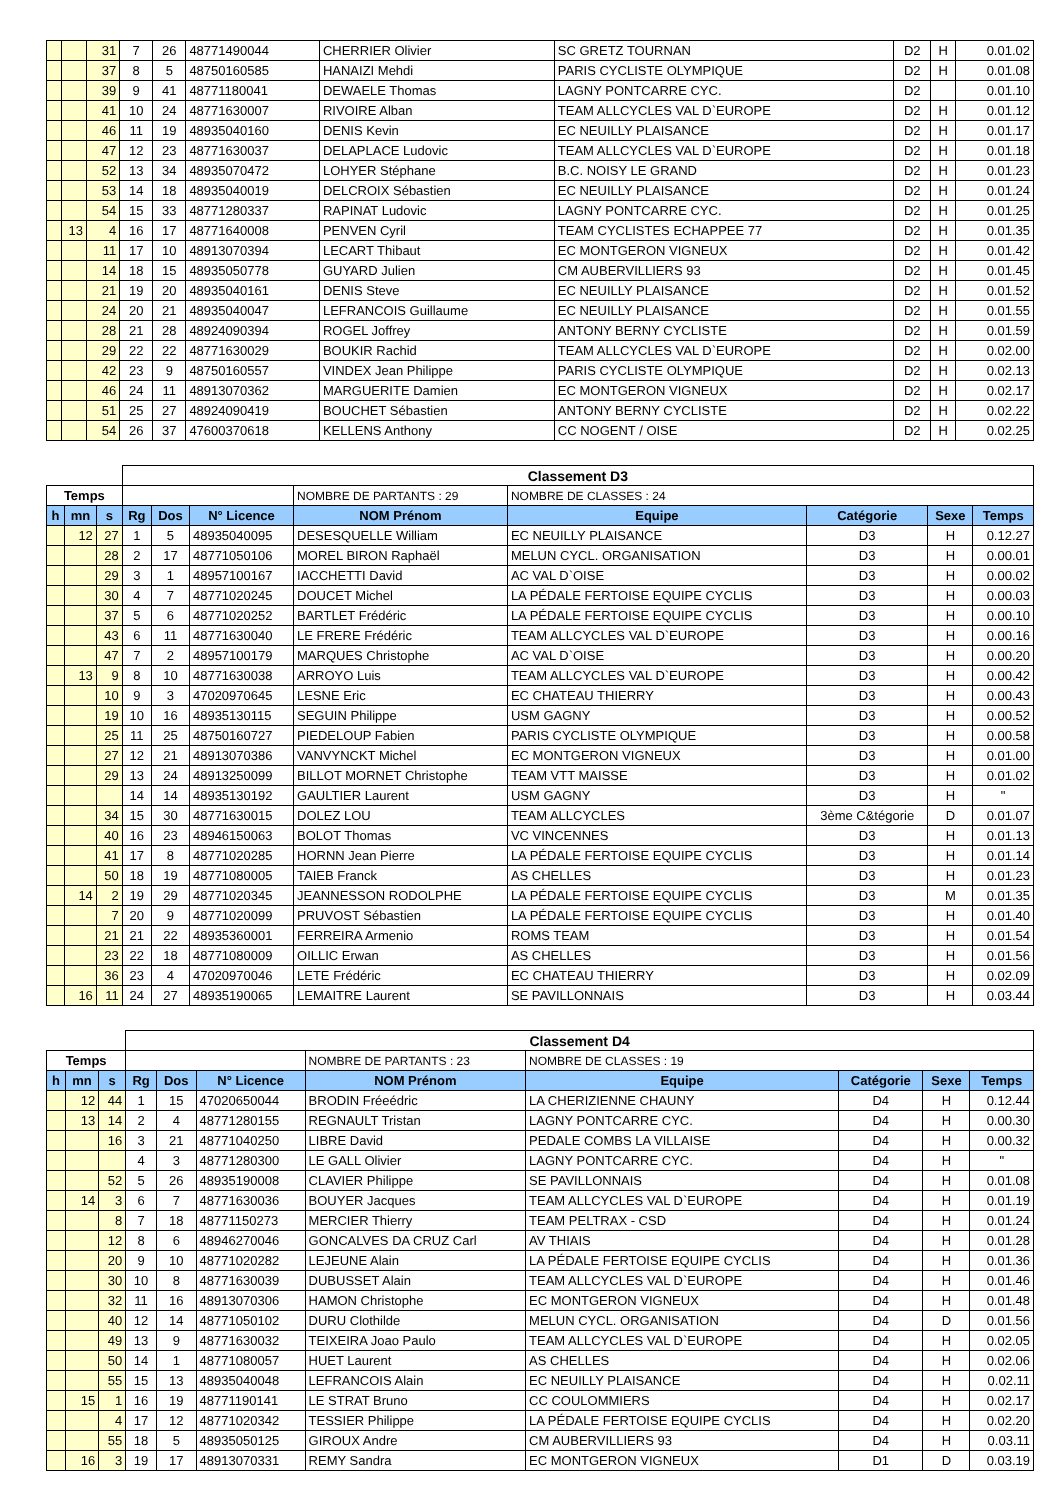| | | 31 | 7 | 26 | 48771490044 | CHERRIER Olivier | SC GRETZ TOURNAN | D2 | H | 0.01.02 |
| | | 37 | 8 | 5 | 48750160585 | HANAIZI Mehdi | PARIS CYCLISTE OLYMPIQUE | D2 | H | 0.01.08 |
| | | 39 | 9 | 41 | 48771180041 | DEWAELE Thomas | LAGNY PONTCARRE CYC. | D2 | | 0.01.10 |
| | | 41 | 10 | 24 | 48771630007 | RIVOIRE Alban | TEAM ALLCYCLES VAL D`EUROPE | D2 | H | 0.01.12 |
| | | 46 | 11 | 19 | 48935040160 | DENIS Kevin | EC NEUILLY PLAISANCE | D2 | H | 0.01.17 |
| | | 47 | 12 | 23 | 48771630037 | DELAPLACE Ludovic | TEAM ALLCYCLES VAL D`EUROPE | D2 | H | 0.01.18 |
| | | 52 | 13 | 34 | 48935070472 | LOHYER Stéphane | B.C. NOISY LE GRAND | D2 | H | 0.01.23 |
| | | 53 | 14 | 18 | 48935040019 | DELCROIX Sébastien | EC NEUILLY PLAISANCE | D2 | H | 0.01.24 |
| | | 54 | 15 | 33 | 48771280337 | RAPINAT Ludovic | LAGNY PONTCARRE CYC. | D2 | H | 0.01.25 |
| | 13 | 4 | 16 | 17 | 48771640008 | PENVEN Cyril | TEAM CYCLISTES ECHAPPEE 77 | D2 | H | 0.01.35 |
| | | 11 | 17 | 10 | 48913070394 | LECART Thibaut | EC MONTGERON VIGNEUX | D2 | H | 0.01.42 |
| | | 14 | 18 | 15 | 48935050778 | GUYARD Julien | CM AUBERVILLIERS 93 | D2 | H | 0.01.45 |
| | | 21 | 19 | 20 | 48935040161 | DENIS Steve | EC NEUILLY PLAISANCE | D2 | H | 0.01.52 |
| | | 24 | 20 | 21 | 48935040047 | LEFRANCOIS Guillaume | EC NEUILLY PLAISANCE | D2 | H | 0.01.55 |
| | | 28 | 21 | 28 | 48924090394 | ROGEL Joffrey | ANTONY BERNY CYCLISTE | D2 | H | 0.01.59 |
| | | 29 | 22 | 22 | 48771630029 | BOUKIR Rachid | TEAM ALLCYCLES VAL D`EUROPE | D2 | H | 0.02.00 |
| | | 42 | 23 | 9 | 48750160557 | VINDEX Jean Philippe | PARIS CYCLISTE OLYMPIQUE | D2 | H | 0.02.13 |
| | | 46 | 24 | 11 | 48913070362 | MARGUERITE Damien | EC MONTGERON VIGNEUX | D2 | H | 0.02.17 |
| | | 51 | 25 | 27 | 48924090419 | BOUCHET Sébastien | ANTONY BERNY CYCLISTE | D2 | H | 0.02.22 |
| | | 54 | 26 | 37 | 47600370618 | KELLENS Anthony | CC NOGENT / OISE | D2 | H | 0.02.25 |
| | | | Classement D3 | | | | | | | |
| Temps | | | | | | NOMBRE DE PARTANTS : 29 | NOMBRE DE CLASSES : 24 | | | |
| h | mn | s | Rg | Dos | N° Licence | NOM Prénom | Equipe | Catégorie | Sexe | Temps |
| | 12 | 27 | 1 | 5 | 48935040095 | DESESQUELLE William | EC NEUILLY PLAISANCE | D3 | H | 0.12.27 |
| | | 28 | 2 | 17 | 48771050106 | MOREL BIRON Raphaël | MELUN CYCL. ORGANISATION | D3 | H | 0.00.01 |
| | | 29 | 3 | 1 | 48957100167 | IACCHETTI David | AC VAL D`OISE | D3 | H | 0.00.02 |
| | | 30 | 4 | 7 | 48771020245 | DOUCET Michel | LA PÉDALE FERTOISE EQUIPE CYCLIS | D3 | H | 0.00.03 |
| | | 37 | 5 | 6 | 48771020252 | BARTLET Frédéric | LA PÉDALE FERTOISE EQUIPE CYCLIS | D3 | H | 0.00.10 |
| | | 43 | 6 | 11 | 48771630040 | LE FRERE Frédéric | TEAM ALLCYCLES VAL D`EUROPE | D3 | H | 0.00.16 |
| | | 47 | 7 | 2 | 48957100179 | MARQUES Christophe | AC VAL D`OISE | D3 | H | 0.00.20 |
| | 13 | 9 | 8 | 10 | 48771630038 | ARROYO Luis | TEAM ALLCYCLES VAL D`EUROPE | D3 | H | 0.00.42 |
| | | 10 | 9 | 3 | 47020970645 | LESNE Eric | EC CHATEAU THIERRY | D3 | H | 0.00.43 |
| | | 19 | 10 | 16 | 48935130115 | SEGUIN Philippe | USM GAGNY | D3 | H | 0.00.52 |
| | | 25 | 11 | 25 | 48750160727 | PIEDELOUP Fabien | PARIS CYCLISTE OLYMPIQUE | D3 | H | 0.00.58 |
| | | 27 | 12 | 21 | 48913070386 | VANVYNCKT Michel | EC MONTGERON VIGNEUX | D3 | H | 0.01.00 |
| | | 29 | 13 | 24 | 48913250099 | BILLOT MORNET Christophe | TEAM VTT MAISSE | D3 | H | 0.01.02 |
| | | | 14 | 14 | 48935130192 | GAULTIER Laurent | USM GAGNY | D3 | H | " |
| | | 34 | 15 | 30 | 48771630015 | DOLEZ LOU | TEAM ALLCYCLES | 3ème C&tégorie | D | 0.01.07 |
| | | 40 | 16 | 23 | 48946150063 | BOLOT Thomas | VC VINCENNES | D3 | H | 0.01.13 |
| | | 41 | 17 | 8 | 48771020285 | HORNN Jean Pierre | LA PÉDALE FERTOISE EQUIPE CYCLIS | D3 | H | 0.01.14 |
| | | 50 | 18 | 19 | 48771080005 | TAIEB Franck | AS CHELLES | D3 | H | 0.01.23 |
| | 14 | 2 | 19 | 29 | 48771020345 | JEANNESSON RODOLPHE | LA PÉDALE FERTOISE EQUIPE CYCLIS | D3 | M | 0.01.35 |
| | | 7 | 20 | 9 | 48771020099 | PRUVOST Sébastien | LA PÉDALE FERTOISE EQUIPE CYCLIS | D3 | H | 0.01.40 |
| | | 21 | 21 | 22 | 48935360001 | FERREIRA Armenio | ROMS TEAM | D3 | H | 0.01.54 |
| | | 23 | 22 | 18 | 48771080009 | OILLIC Erwan | AS CHELLES | D3 | H | 0.01.56 |
| | | 36 | 23 | 4 | 47020970046 | LETE Frédéric | EC CHATEAU THIERRY | D3 | H | 0.02.09 |
| | 16 | 11 | 24 | 27 | 48935190065 | LEMAITRE Laurent | SE PAVILLONNAIS | D3 | H | 0.03.44 |
| | | | Classement D4 | | | | | | | |
| Temps | | | | | | NOMBRE DE PARTANTS : 23 | NOMBRE DE CLASSES : 19 | | | |
| h | mn | s | Rg | Dos | N° Licence | NOM Prénom | Equipe | Catégorie | Sexe | Temps |
| | 12 | 44 | 1 | 15 | 47020650044 | BRODIN Fréeédric | LA CHERIZIENNE CHAUNY | D4 | H | 0.12.44 |
| | 13 | 14 | 2 | 4 | 48771280155 | REGNAULT Tristan | LAGNY PONTCARRE CYC. | D4 | H | 0.00.30 |
| | | 16 | 3 | 21 | 48771040250 | LIBRE David | PEDALE COMBS LA VILLAISE | D4 | H | 0.00.32 |
| | | | 4 | 3 | 48771280300 | LE GALL Olivier | LAGNY PONTCARRE CYC. | D4 | H | " |
| | | 52 | 5 | 26 | 48935190008 | CLAVIER Philippe | SE PAVILLONNAIS | D4 | H | 0.01.08 |
| | 14 | 3 | 6 | 7 | 48771630036 | BOUYER Jacques | TEAM ALLCYCLES VAL D`EUROPE | D4 | H | 0.01.19 |
| | | 8 | 7 | 18 | 48771150273 | MERCIER Thierry | TEAM PELTRAX - CSD | D4 | H | 0.01.24 |
| | | 12 | 8 | 6 | 48946270046 | GONCALVES DA CRUZ Carl | AV THIAIS | D4 | H | 0.01.28 |
| | | 20 | 9 | 10 | 48771020282 | LEJEUNE Alain | LA PÉDALE FERTOISE EQUIPE CYCLIS | D4 | H | 0.01.36 |
| | | 30 | 10 | 8 | 48771630039 | DUBUSSET Alain | TEAM ALLCYCLES VAL D`EUROPE | D4 | H | 0.01.46 |
| | | 32 | 11 | 16 | 48913070306 | HAMON Christophe | EC MONTGERON VIGNEUX | D4 | H | 0.01.48 |
| | | 40 | 12 | 14 | 48771050102 | DURU Clothilde | MELUN CYCL. ORGANISATION | D4 | D | 0.01.56 |
| | | 49 | 13 | 9 | 48771630032 | TEIXEIRA Joao Paulo | TEAM ALLCYCLES VAL D`EUROPE | D4 | H | 0.02.05 |
| | | 50 | 14 | 1 | 48771080057 | HUET Laurent | AS CHELLES | D4 | H | 0.02.06 |
| | | 55 | 15 | 13 | 48935040048 | LEFRANCOIS Alain | EC NEUILLY PLAISANCE | D4 | H | 0.02.11 |
| | 15 | 1 | 16 | 19 | 48771190141 | LE STRAT Bruno | CC COULOMMIERS | D4 | H | 0.02.17 |
| | | 4 | 17 | 12 | 48771020342 | TESSIER Philippe | LA PÉDALE FERTOISE EQUIPE CYCLIS | D4 | H | 0.02.20 |
| | | 55 | 18 | 5 | 48935050125 | GIROUX Andre | CM AUBERVILLIERS 93 | D4 | H | 0.03.11 |
| | 16 | 3 | 19 | 17 | 48913070331 | REMY Sandra | EC MONTGERON VIGNEUX | D1 | D | 0.03.19 |